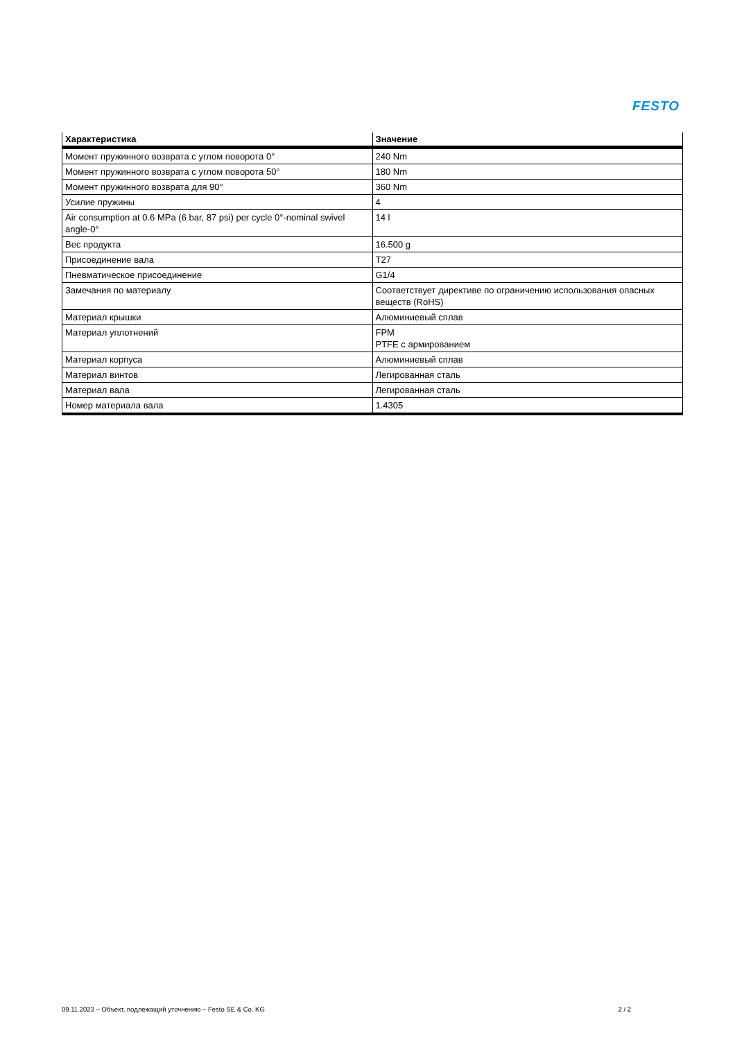FESTO
| Характеристика | Значение |
| --- | --- |
| Момент пружинного возврата с углом поворота 0° | 240 Nm |
| Момент пружинного возврата с углом поворота 50° | 180 Nm |
| Момент пружинного возврата для 90° | 360 Nm |
| Усилие пружины | 4 |
| Air consumption at 0.6 MPa (6 bar, 87 psi) per cycle 0°-nominal swivel angle-0° | 14 l |
| Вес продукта | 16.500 g |
| Присоединение вала | T27 |
| Пневматическое присоединение | G1/4 |
| Замечания по материалу | Соответствует директиве по ограничению использования опасных веществ (RoHS) |
| Материал крышки | Алюминиевый сплав |
| Материал уплотнений | FPM PTFE с армированием |
| Материал корпуса | Алюминиевый сплав |
| Материал винтов | Легированная сталь |
| Материал вала | Легированная сталь |
| Номер материала вала | 1.4305 |
09.11.2023 – Объект, подлежащий уточнению – Festo SE & Co. KG 2 / 2